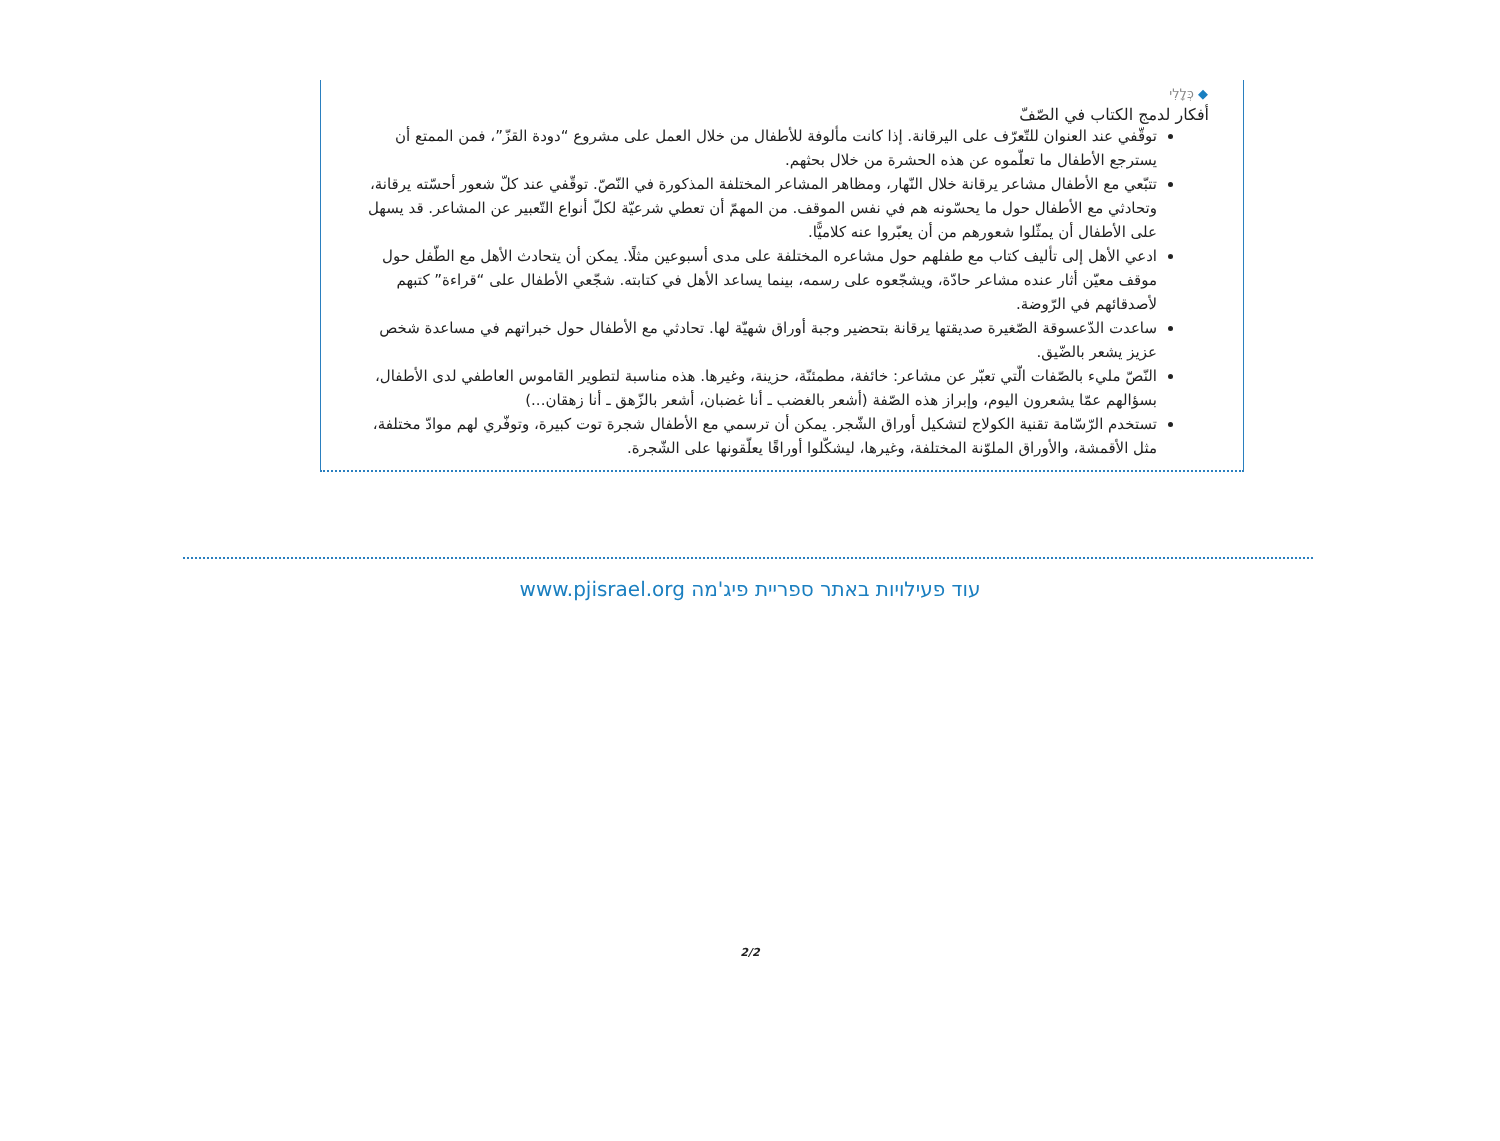◆ כְּלָלִי
أفكار لدمج الكتاب في الصّفّ
توقّفي عند العنوان للتّعرّف على اليرقانة. إذا كانت مألوفة للأطفال من خلال العمل على مشروع “دودة القزّ”، فمن الممتع أن يسترجع الأطفال ما تعلّموه عن هذه الحشرة من خلال بحثهم.
تتبّعي مع الأطفال مشاعر يرقانة خلال النّهار، ومظاهر المشاعر المختلفة المذكورة في النّصّ. توقّفي عند كلّ شعور أحسّته يرقانة، وتحادثي مع الأطفال حول ما يحسّونه هم في نفس الموقف. من المهمّ أن تعطي شرعيّة لكلّ أنواع التّعبير عن المشاعر. قد يسهل على الأطفال أن يمثّلوا شعورهم من أن يعبّروا عنه كلاميًّا.
ادعي الأهل إلى تأليف كتاب مع طفلهم حول مشاعره المختلفة على مدى أسبوعين مثلًا. يمكن أن يتحادث الأهل مع الطّفل حول موقف معيّن أثار عنده مشاعر حادّة، ويشجّعوه على رسمه، بينما يساعد الأهل في كتابته. شجّعي الأطفال على “قراءة” كتبهم لأصدقائهم في الرّوضة.
ساعدت الدّعسوقة الصّغيرة صديقتها يرقانة بتحضير وجبة أوراق شهيّة لها. تحادثي مع الأطفال حول خبراتهم في مساعدة شخص عزيز يشعر بالضّيق.
النّصّ مليء بالصّفات الّتي تعبّر عن مشاعر: خائفة، مطمئنّة، حزينة، وغيرها. هذه مناسبة لتطوير القاموس العاطفي لدى الأطفال، بسؤالهم عمّا يشعرون اليوم، وإبراز هذه الصّفة (أشعر بالغضب ـ أنا غضبان، أشعر بالزّهق ـ أنا زهقان...)
تستخدم الرّسّامة تقنية الكولاج لتشكيل أوراق الشّجر. يمكن أن ترسمي مع الأطفال شجرة توت كبيرة، وتوفّري لهم موادّ مختلفة، مثل الأقمشة، والأوراق الملوّنة المختلفة، وغيرها، ليشكّلوا أوراقًا يعلّقونها على الشّجرة.
עוד פעילויות באתר ספריית פיג'מה www.pjisrael.org
2/2